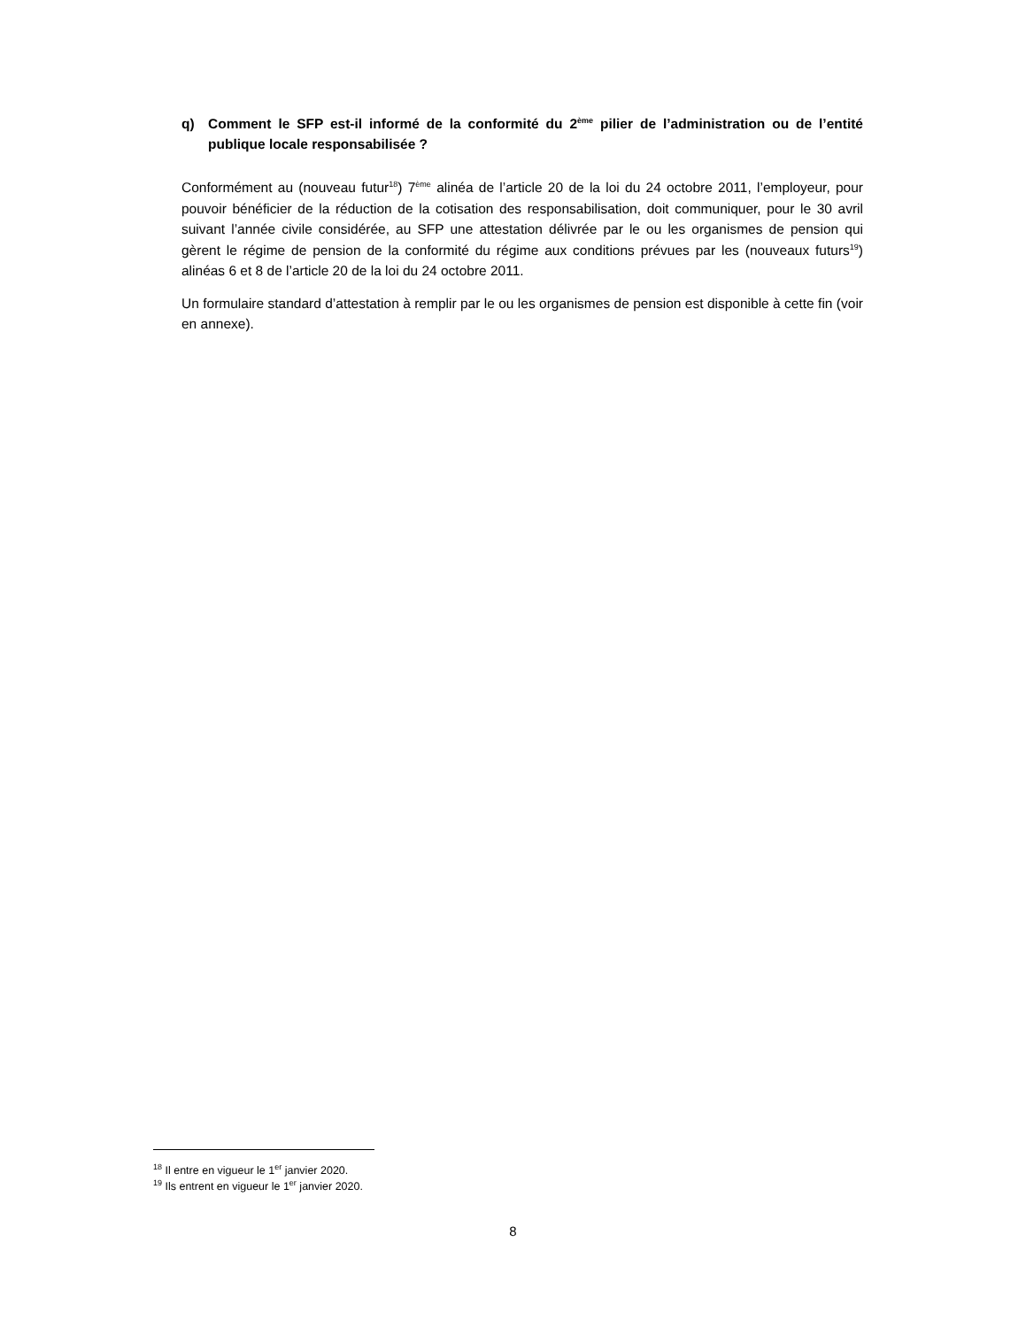q) Comment le SFP est-il informé de la conformité du 2<sup>ème</sup> pilier de l’administration ou de l’entité publique locale responsabilisée ?
Conformément au (nouveau futur<sup>18</sup>) 7<sup>ème</sup> alinéa de l’article 20 de la loi du 24 octobre 2011, l’employeur, pour pouvoir bénéficier de la réduction de la cotisation des responsabilisation, doit communiquer, pour le 30 avril suivant l’année civile considérée, au SFP une attestation délivrée par le ou les organismes de pension qui gèrent le régime de pension de la conformité du régime aux conditions prévues par les (nouveaux futurs<sup>19</sup>) alinéas 6 et 8 de l’article 20 de la loi du 24 octobre 2011.
Un formulaire standard d’attestation à remplir par le ou les organismes de pension est disponible à cette fin (voir en annexe).
<sup>18</sup> Il entre en vigueur le 1<sup>er</sup> janvier 2020.
<sup>19</sup> Ils entrent en vigueur le 1<sup>er</sup> janvier 2020.
8